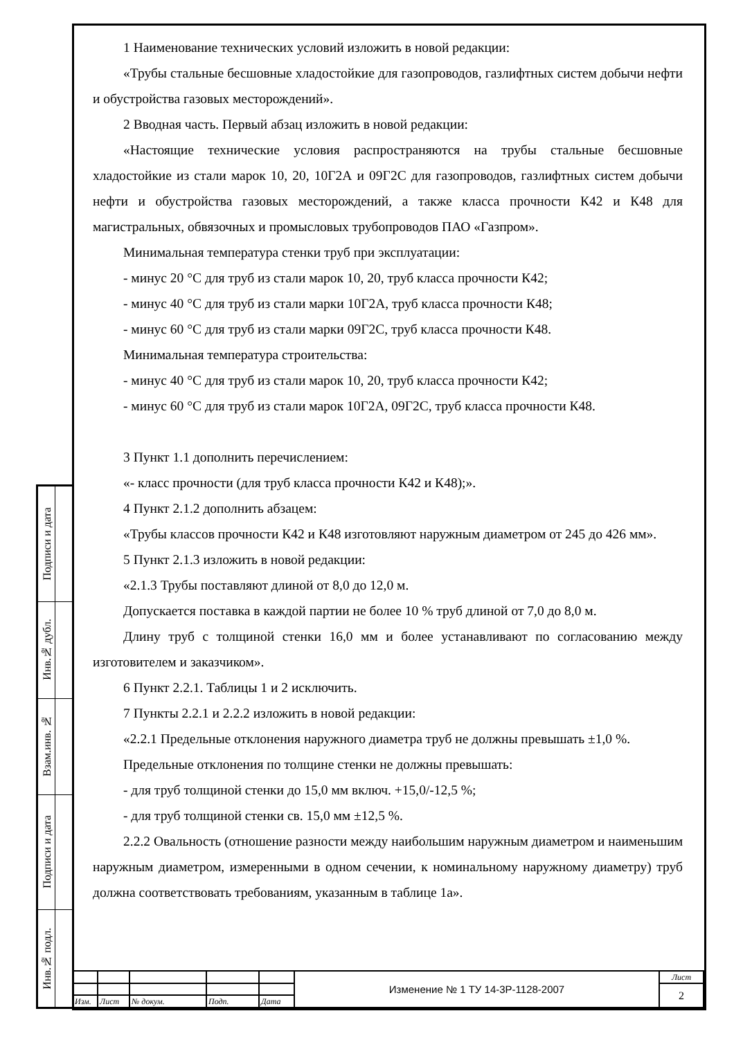| Подписи и дата | |
| Инв.№ дубл. | |
| Взам.инв. № | |
| Подписи и дата | |
| Инв.№ подл. | |
1 Наименование технических условий изложить в новой редакции:
«Трубы стальные бесшовные хладостойкие для газопроводов, газлифтных систем добычи нефти и обустройства газовых месторождений».
2 Вводная часть. Первый абзац изложить в новой редакции:
«Настоящие технические условия распространяются на трубы стальные бесшовные хладостойкие из стали марок 10, 20, 10Г2А и 09Г2С для газопроводов, газлифтных систем добычи нефти и обустройства газовых месторождений, а также класса прочности К42 и К48 для магистральных, обвязочных и промысловых трубопроводов ПАО «Газпром».
Минимальная температура стенки труб при эксплуатации:
- минус 20 °С для труб из стали марок 10, 20, труб класса прочности К42;
- минус 40 °С для труб из стали марки 10Г2А, труб класса прочности К48;
- минус 60 °С для труб из стали марки 09Г2С, труб класса прочности К48.
Минимальная температура строительства:
- минус 40 °С для труб из стали марок 10, 20, труб класса прочности К42;
- минус 60 °С для труб из стали марок 10Г2А, 09Г2С, труб класса прочности К48.
3 Пункт 1.1 дополнить перечислением:
«- класс прочности (для труб класса прочности К42 и К48);».
4 Пункт 2.1.2 дополнить абзацем:
«Трубы классов прочности К42 и К48 изготовляют наружным диаметром от 245 до 426 мм».
5 Пункт 2.1.3 изложить в новой редакции:
«2.1.3 Трубы поставляют длиной от 8,0 до 12,0 м.
Допускается поставка в каждой партии не более 10 % труб длиной от 7,0 до 8,0 м.
Длину труб с толщиной стенки 16,0 мм и более устанавливают по согласованию между изготовителем и заказчиком».
6 Пункт 2.2.1. Таблицы 1 и 2 исключить.
7 Пункты 2.2.1 и 2.2.2 изложить в новой редакции:
«2.2.1 Предельные отклонения наружного диаметра труб не должны превышать ±1,0 %.
Предельные отклонения по толщине стенки не должны превышать:
- для труб толщиной стенки до 15,0 мм включ. +15,0/-12,5 %;
- для труб толщиной стенки св. 15,0 мм ±12,5 %.
2.2.2 Овальность (отношение разности между наибольшим наружным диаметром и наименьшим наружным диаметром, измеренными в одном сечении, к номинальному наружному диаметру) труб должна соответствовать требованиям, указанным в таблице 1а».
| | | | | | Изменение № 1 ТУ 14-3Р-1128-2007 | Лист |
| | | | | | | 2 |
| Изм. | Лист | № докум. | Подп. | Дата | | |